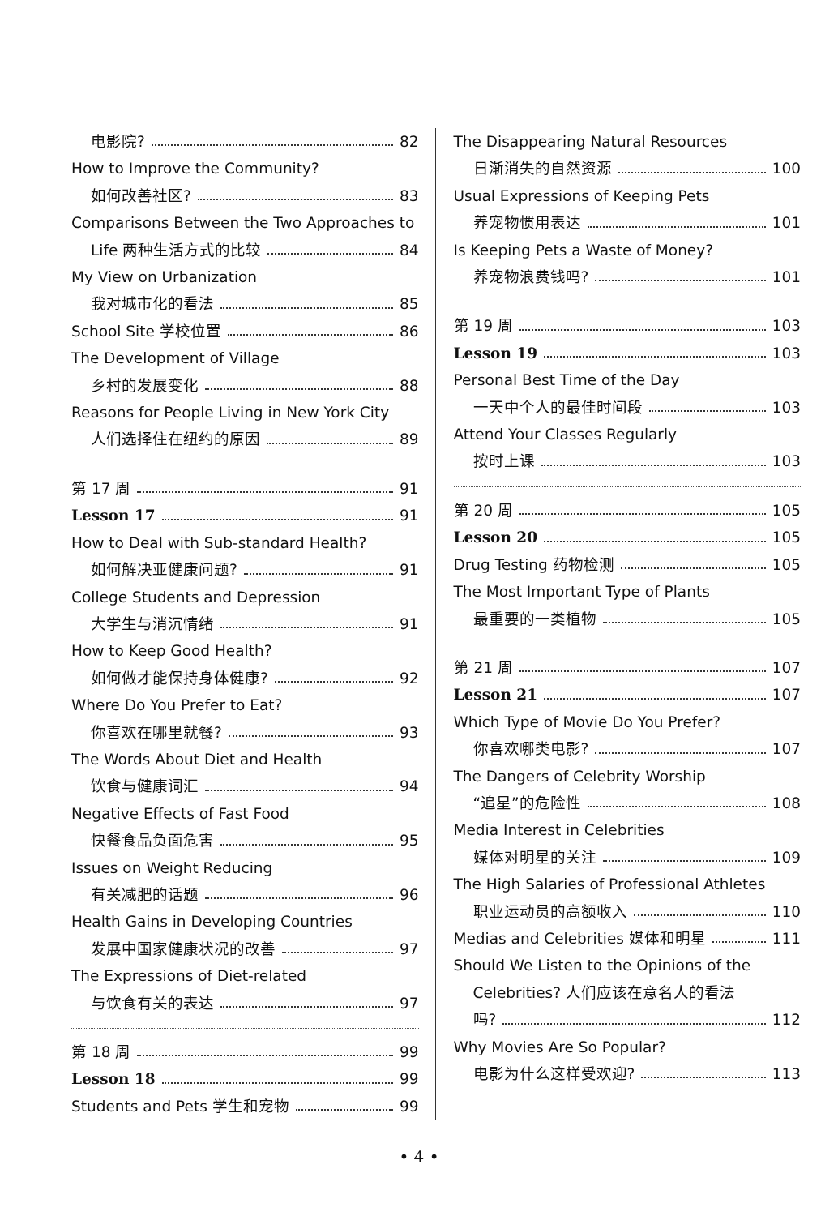电影院? 82
How to Improve the Community?
如何改善社区? 83
Comparisons Between the Two Approaches to
Life 两种生活方式的比较 84
My View on Urbanization
我对城市化的看法 85
School Site 学校位置 86
The Development of Village
乡村的发展变化 88
Reasons for People Living in New York City
人们选择住在纽约的原因 89
第 17 周 91
Lesson 17 91
How to Deal with Sub-standard Health?
如何解决亚健康问题? 91
College Students and Depression
大学生与消沉情绪 91
How to Keep Good Health?
如何做才能保持身体健康? 92
Where Do You Prefer to Eat?
你喜欢在哪里就餐? 93
The Words About Diet and Health
饮食与健康词汇 94
Negative Effects of Fast Food
快餐食品负面危害 95
Issues on Weight Reducing
有关减肥的话题 96
Health Gains in Developing Countries
发展中国家健康状况的改善 97
The Expressions of Diet-related
与饮食有关的表达 97
第 18 周 99
Lesson 18 99
Students and Pets 学生和宠物 99
The Disappearing Natural Resources
日渐消失的自然资源 100
Usual Expressions of Keeping Pets
养宠物惯用表达 101
Is Keeping Pets a Waste of Money?
养宠物浪费钱吗? 101
第 19 周 103
Lesson 19 103
Personal Best Time of the Day
一天中个人的最佳时间段 103
Attend Your Classes Regularly
按时上课 103
第 20 周 105
Lesson 20 105
Drug Testing 药物检测 105
The Most Important Type of Plants
最重要的一类植物 105
第 21 周 107
Lesson 21 107
Which Type of Movie Do You Prefer?
你喜欢哪类电影? 107
The Dangers of Celebrity Worship
“追星”的危险性 108
Media Interest in Celebrities
媒体对明星的关注 109
The High Salaries of Professional Athletes
职业运动员的高额收入 110
Medias and Celebrities 媒体和明星 111
Should We Listen to the Opinions of the
Celebrities? 人们应该在意名人的看法
吗? 112
Why Movies Are So Popular?
电影为什么这样受欢迎? 113
• 4 •